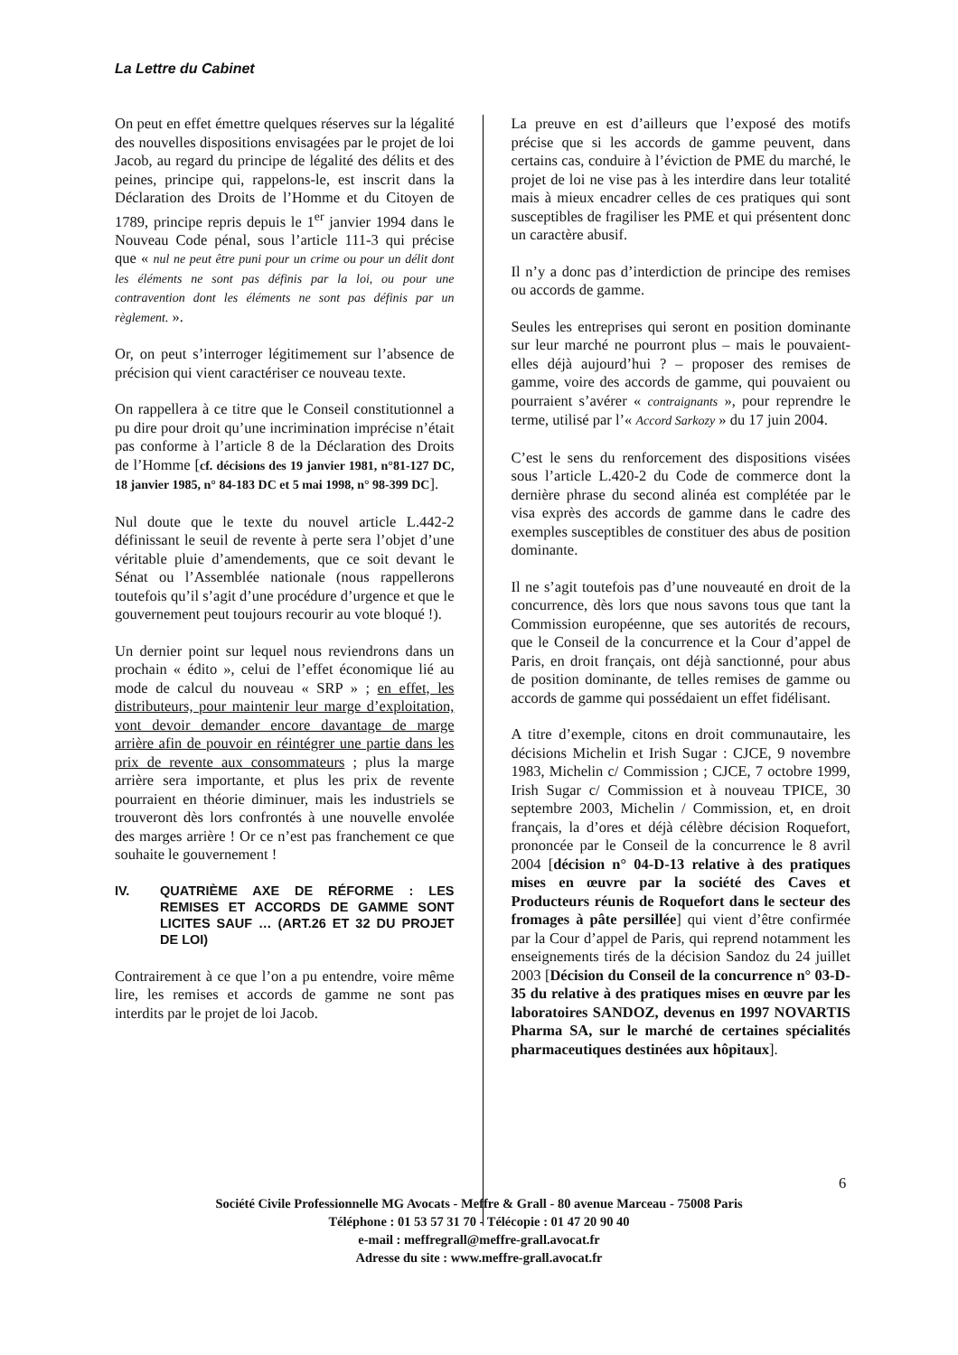La Lettre du Cabinet
On peut en effet émettre quelques réserves sur la légalité des nouvelles dispositions envisagées par le projet de loi Jacob, au regard du principe de légalité des délits et des peines, principe qui, rappelons-le, est inscrit dans la Déclaration des Droits de l’Homme et du Citoyen de 1789, principe repris depuis le 1<sup>er</sup> janvier 1994 dans le Nouveau Code pénal, sous l’article 111-3 qui précise que « nul ne peut être puni pour un crime ou pour un délit dont les éléments ne sont pas définis par la loi, ou pour une contravention dont les éléments ne sont pas définis par un règlement. ».
Or, on peut s’interroger légitimement sur l’absence de précision qui vient caractériser ce nouveau texte.
On rappellera à ce titre que le Conseil constitutionnel a pu dire pour droit qu’une incrimination imprécise n’était pas conforme à l’article 8 de la Déclaration des Droits de l’Homme [cf. décisions des 19 janvier 1981, n°81-127 DC, 18 janvier 1985, n° 84-183 DC et 5 mai 1998, n° 98-399 DC].
Nul doute que le texte du nouvel article L.442-2 définissant le seuil de revente à perte sera l’objet d’une véritable pluie d’amendements, que ce soit devant le Sénat ou l’Assemblée nationale (nous rappellerons toutefois qu’il s’agit d’une procédure d’urgence et que le gouvernement peut toujours recourir au vote bloqué !).
Un dernier point sur lequel nous reviendrons dans un prochain « édito », celui de l’effet économique lié au mode de calcul du nouveau « SRP » ; en effet, les distributeurs, pour maintenir leur marge d’exploitation, vont devoir demander encore davantage de marge arrière afin de pouvoir en réintégrer une partie dans les prix de revente aux consommateurs ; plus la marge arrière sera importante, et plus les prix de revente pourraient en théorie diminuer, mais les industriels se trouveront dès lors confrontés à une nouvelle envolée des marges arrière ! Or ce n’est pas franchement ce que souhaite le gouvernement !
IV. QUATRIÈME AXE DE RÉFORME : LES REMISES ET ACCORDS DE GAMME SONT LICITES SAUF … (ART.26 ET 32 DU PROJET DE LOI)
Contrairement à ce que l’on a pu entendre, voire même lire, les remises et accords de gamme ne sont pas interdits par le projet de loi Jacob.
La preuve en est d’ailleurs que l’exposé des motifs précise que si les accords de gamme peuvent, dans certains cas, conduire à l’éviction de PME du marché, le projet de loi ne vise pas à les interdire dans leur totalité mais à mieux encadrer celles de ces pratiques qui sont susceptibles de fragiliser les PME et qui présentent donc un caractère abusif.
Il n’y a donc pas d’interdiction de principe des remises ou accords de gamme.
Seules les entreprises qui seront en position dominante sur leur marché ne pourront plus – mais le pouvaient-elles déjà aujourd’hui ? – proposer des remises de gamme, voire des accords de gamme, qui pouvaient ou pourraient s’avérer « contraignants », pour reprendre le terme, utilisé par l’« Accord Sarkozy » du 17 juin 2004.
C’est le sens du renforcement des dispositions visées sous l’article L.420-2 du Code de commerce dont la dernière phrase du second alinéa est complétée par le visa exprès des accords de gamme dans le cadre des exemples susceptibles de constituer des abus de position dominante.
Il ne s’agit toutefois pas d’une nouveauté en droit de la concurrence, dès lors que nous savons tous que tant la Commission européenne, que ses autorités de recours, que le Conseil de la concurrence et la Cour d’appel de Paris, en droit français, ont déjà sanctionné, pour abus de position dominante, de telles remises de gamme ou accords de gamme qui possédaient un effet fidélisant.
A titre d’exemple, citons en droit communautaire, les décisions Michelin et Irish Sugar : CJCE, 9 novembre 1983, Michelin c/ Commission ; CJCE, 7 octobre 1999, Irish Sugar c/ Commission et à nouveau TPICE, 30 septembre 2003, Michelin / Commission, et, en droit français, la d’ores et déjà célèbre décision Roquefort, prononcée par le Conseil de la concurrence le 8 avril 2004 [décision n° 04-D-13 relative à des pratiques mises en œuvre par la société des Caves et Producteurs réunis de Roquefort dans le secteur des fromages à pâte persillée] qui vient d’être confirmée par la Cour d’appel de Paris, qui reprend notamment les enseignements tirés de la décision Sandoz du 24 juillet 2003 [Décision du Conseil de la concurrence n° 03-D-35 du relative à des pratiques mises en œuvre par les laboratoires SANDOZ, devenus en 1997 NOVARTIS Pharma SA, sur le marché de certaines spécialités pharmaceutiques destinées aux hôpitaux].
6
Société Civile Professionnelle MG Avocats - Meffre & Grall - 80 avenue Marceau - 75008 Paris
Téléphone : 01 53 57 31 70 - Télécopie : 01 47 20 90 40
e-mail : meffregrall@meffre-grall.avocat.fr
Adresse du site : www.meffre-grall.avocat.fr